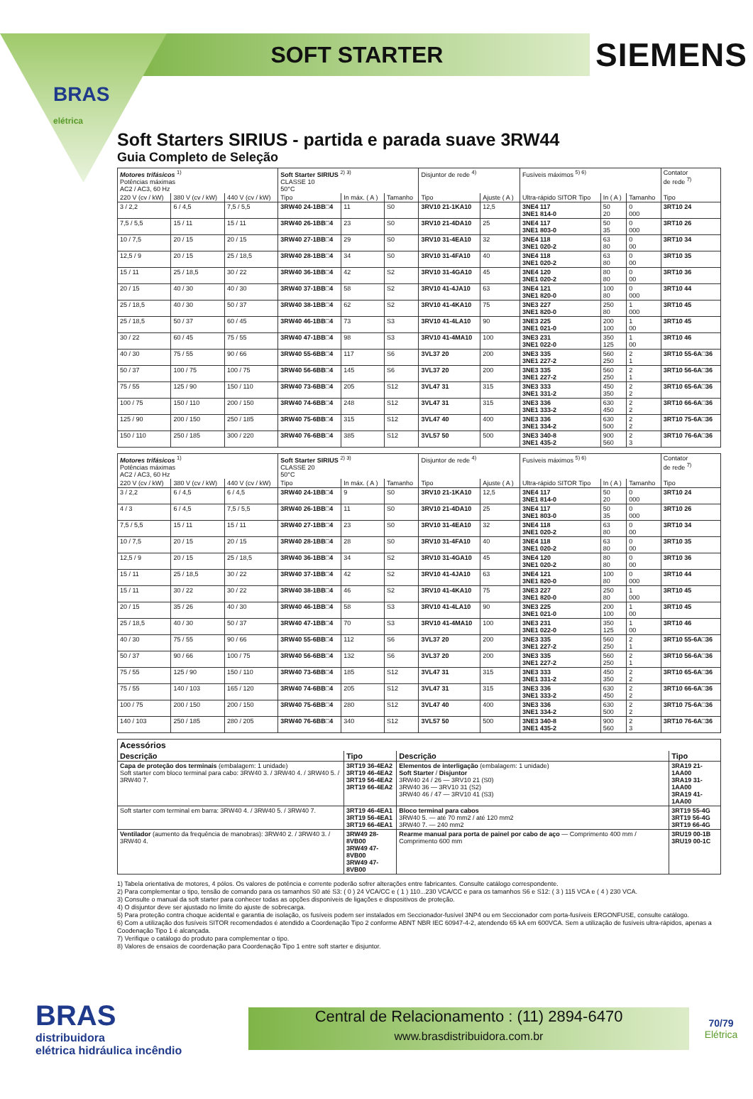BRAS
elétrica
SOFT STARTER
SIEMENS
Soft Starters SIRIUS - partida e parada suave 3RW44
Guia Completo de Seleção
| Motores trifásicos <sup>1)</sup> Potências máximas AC2 / AC3, 60 Hz | | | Soft Starter SIRIUS <sup>2) 3)</sup> CLASSE 10 50°C | | | Disjuntor de rede <sup>4)</sup> | | Fusíveis máximos <sup>5) 6)</sup> | | | Contator de rede <sup>7)</sup> |
| --- | --- | --- | --- | --- | --- | --- | --- | --- | --- | --- | --- |
| 220 V (cv / kW) | 380 V (cv / kW) | 440 V (cv / kW) | Tipo | In máx. ( A ) | Tamanho | Tipo | Ajuste ( A ) | Ultra-rápido SITOR Tipo | In ( A ) | Tamanho | Tipo |
| 3 / 2,2 | 6 / 4,5 | 7,5 / 5,5 | 3RW40 24-1BB□4 | 11 | S0 | 3RV10 21-1KA10 | 12,5 | 3NE4 117 3NE1 814-0 | 50 20 | 0 000 | 3RT10 24 |
| 7,5 / 5,5 | 15 / 11 | 15 / 11 | 3RW40 26-1BB□4 | 23 | S0 | 3RV10 21-4DA10 | 25 | 3NE4 117 3NE1 803-0 | 50 35 | 0 000 | 3RT10 26 |
| 10 / 7,5 | 20 / 15 | 20 / 15 | 3RW40 27-1BB□4 | 29 | S0 | 3RV10 31-4EA10 | 32 | 3NE4 118 3NE1 020-2 | 63 80 | 0 00 | 3RT10 34 |
| 12,5 / 9 | 20 / 15 | 25 / 18,5 | 3RW40 28-1BB□4 | 34 | S0 | 3RV10 31-4FA10 | 40 | 3NE4 118 3NE1 020-2 | 63 80 | 0 00 | 3RT10 35 |
| 15 / 11 | 25 / 18,5 | 30 / 22 | 3RW40 36-1BB□4 | 42 | S2 | 3RV10 31-4GA10 | 45 | 3NE4 120 3NE1 020-2 | 80 80 | 0 00 | 3RT10 36 |
| 20 / 15 | 40 / 30 | 40 / 30 | 3RW40 37-1BB□4 | 58 | S2 | 3RV10 41-4JA10 | 63 | 3NE4 121 3NE1 820-0 | 100 80 | 0 000 | 3RT10 44 |
| 25 / 18,5 | 40 / 30 | 50 / 37 | 3RW40 38-1BB□4 | 62 | S2 | 3RV10 41-4KA10 | 75 | 3NE3 227 3NE1 820-0 | 250 80 | 1 000 | 3RT10 45 |
| 25 / 18,5 | 50 / 37 | 60 / 45 | 3RW40 46-1BB□4 | 73 | S3 | 3RV10 41-4LA10 | 90 | 3NE3 225 3NE1 021-0 | 200 100 | 1 00 | 3RT10 45 |
| 30 / 22 | 60 / 45 | 75 / 55 | 3RW40 47-1BB□4 | 98 | S3 | 3RV10 41-4MA10 | 100 | 3NE3 231 3NE1 022-0 | 350 125 | 1 00 | 3RT10 46 |
| 40 / 30 | 75 / 55 | 90 / 66 | 3RW40 55-6BB□4 | 117 | S6 | 3VL37 20 | 200 | 3NE3 335 3NE1 227-2 | 560 250 | 2 1 | 3RT10 55-6A□36 |
| 50 / 37 | 100 / 75 | 100 / 75 | 3RW40 56-6BB□4 | 145 | S6 | 3VL37 20 | 200 | 3NE3 335 3NE1 227-2 | 560 250 | 2 1 | 3RT10 56-6A□36 |
| 75 / 55 | 125 / 90 | 150 / 110 | 3RW40 73-6BB□4 | 205 | S12 | 3VL47 31 | 315 | 3NE3 333 3NE1 331-2 | 450 350 | 2 2 | 3RT10 65-6A□36 |
| 100 / 75 | 150 / 110 | 200 / 150 | 3RW40 74-6BB□4 | 248 | S12 | 3VL47 31 | 315 | 3NE3 336 3NE1 333-2 | 630 450 | 2 2 | 3RT10 66-6A□36 |
| 125 / 90 | 200 / 150 | 250 / 185 | 3RW40 75-6BB□4 | 315 | S12 | 3VL47 40 | 400 | 3NE3 336 3NE1 334-2 | 630 500 | 2 2 | 3RT10 75-6A□36 |
| 150 / 110 | 250 / 185 | 300 / 220 | 3RW40 76-6BB□4 | 385 | S12 | 3VL57 50 | 500 | 3NE3 340-8 3NE1 435-2 | 900 560 | 2 3 | 3RT10 76-6A□36 |
| Motores trifásicos <sup>1)</sup> Potências máximas AC2 / AC3, 60 Hz | | | Soft Starter SIRIUS <sup>2) 3)</sup> CLASSE 20 50°C | | | Disjuntor de rede <sup>4)</sup> | | Fusíveis máximos <sup>5) 6)</sup> | | | Contator de rede <sup>7)</sup> |
| --- | --- | --- | --- | --- | --- | --- | --- | --- | --- | --- | --- |
| 220 V (cv / kW) | 380 V (cv / kW) | 440 V (cv / kW) | Tipo | In máx. ( A ) | Tamanho | Tipo | Ajuste ( A ) | Ultra-rápido SITOR Tipo | In ( A ) | Tamanho | Tipo |
| 3 / 2,2 | 6 / 4,5 | 6 / 4,5 | 3RW40 24-1BB□4 | 9 | S0 | 3RV10 21-1KA10 | 12,5 | 3NE4 117 3NE1 814-0 | 50 20 | 0 000 | 3RT10 24 |
| 4 / 3 | 6 / 4,5 | 7,5 / 5,5 | 3RW40 26-1BB□4 | 11 | S0 | 3RV10 21-4DA10 | 25 | 3NE4 117 3NE1 803-0 | 50 35 | 0 000 | 3RT10 26 |
| 7,5 / 5,5 | 15 / 11 | 15 / 11 | 3RW40 27-1BB□4 | 23 | S0 | 3RV10 31-4EA10 | 32 | 3NE4 118 3NE1 020-2 | 63 80 | 0 00 | 3RT10 34 |
| 10 / 7,5 | 20 / 15 | 20 / 15 | 3RW40 28-1BB□4 | 28 | S0 | 3RV10 31-4FA10 | 40 | 3NE4 118 3NE1 020-2 | 63 80 | 0 00 | 3RT10 35 |
| 12,5 / 9 | 20 / 15 | 25 / 18,5 | 3RW40 36-1BB□4 | 34 | S2 | 3RV10 31-4GA10 | 45 | 3NE4 120 3NE1 020-2 | 80 80 | 0 00 | 3RT10 36 |
| 15 / 11 | 25 / 18,5 | 30 / 22 | 3RW40 37-1BB□4 | 42 | S2 | 3RV10 41-4JA10 | 63 | 3NE4 121 3NE1 820-0 | 100 80 | 0 000 | 3RT10 44 |
| 15 / 11 | 30 / 22 | 30 / 22 | 3RW40 38-1BB□4 | 46 | S2 | 3RV10 41-4KA10 | 75 | 3NE3 227 3NE1 820-0 | 250 80 | 1 000 | 3RT10 45 |
| 20 / 15 | 35 / 26 | 40 / 30 | 3RW40 46-1BB□4 | 58 | S3 | 3RV10 41-4LA10 | 90 | 3NE3 225 3NE1 021-0 | 200 100 | 1 00 | 3RT10 45 |
| 25 / 18,5 | 40 / 30 | 50 / 37 | 3RW40 47-1BB□4 | 70 | S3 | 3RV10 41-4MA10 | 100 | 3NE3 231 3NE1 022-0 | 350 125 | 1 00 | 3RT10 46 |
| 40 / 30 | 75 / 55 | 90 / 66 | 3RW40 55-6BB□4 | 112 | S6 | 3VL37 20 | 200 | 3NE3 335 3NE1 227-2 | 560 250 | 2 1 | 3RT10 55-6A□36 |
| 50 / 37 | 90 / 66 | 100 / 75 | 3RW40 56-6BB□4 | 132 | S6 | 3VL37 20 | 200 | 3NE3 335 3NE1 227-2 | 560 250 | 2 1 | 3RT10 56-6A□36 |
| 75 / 55 | 125 / 90 | 150 / 110 | 3RW40 73-6BB□4 | 185 | S12 | 3VL47 31 | 315 | 3NE3 333 3NE1 331-2 | 450 350 | 2 2 | 3RT10 65-6A□36 |
| 75 / 55 | 140 / 103 | 165 / 120 | 3RW40 74-6BB□4 | 205 | S12 | 3VL47 31 | 315 | 3NE3 336 3NE1 333-2 | 630 450 | 2 2 | 3RT10 66-6A□36 |
| 100 / 75 | 200 / 150 | 200 / 150 | 3RW40 75-6BB□4 | 280 | S12 | 3VL47 40 | 400 | 3NE3 336 3NE1 334-2 | 630 500 | 2 2 | 3RT10 75-6A□36 |
| 140 / 103 | 250 / 185 | 280 / 205 | 3RW40 76-6BB□4 | 340 | S12 | 3VL57 50 | 500 | 3NE3 340-8 3NE1 435-2 | 900 560 | 2 3 | 3RT10 76-6A□36 |
| Acessórios | | | |
| --- | --- | --- | --- |
| Descrição | Tipo | Descrição | Tipo |
| Capa de proteção dos terminais (embalagem: 1 unidade) Soft starter com bloco terminal para cabo: 3RW40 3. / 3RW40 4. / 3RW40 5. / 3RW40 7. | 3RT19 36-4EA2 3RT19 46-4EA2 3RT19 56-4EA2 3RT19 66-4EA2 | Elementos de interligação (embalagem: 1 unidade) Soft Starter / Disjuntor 3RW40 24 / 26 — 3RV10 21 (S0) 3RW40 36 — 3RV10 31 (S2) 3RW40 46 / 47 — 3RV10 41 (S3) | 3RA19 21-1AA00 3RA19 31-1AA00 3RA19 41-1AA00 |
| Soft starter com terminal em barra: 3RW40 4. / 3RW40 5. / 3RW40 7. | 3RT19 46-4EA1 3RT19 56-4EA1 3RT19 66-4EA1 | Bloco terminal para cabos 3RW40 5. — até 70 mm2 / até 120 mm2 3RW40 7. — 240 mm2 | 3RT19 55-4G 3RT19 56-4G 3RT19 66-4G |
| Ventilador (aumento da frequência de manobras): 3RW40 2. / 3RW40 3. / 3RW40 4. | 3RW49 28-8VB00 3RW49 47-8VB00 3RW49 47-8VB00 | Rearme manual para porta de painel por cabo de aço — Comprimento 400 mm / Comprimento 600 mm | 3RU19 00-1B 3RU19 00-1C |
1) Tabela orientativa de motores, 4 pólos. Os valores de potência e corrente poderão sofrer alterações entre fabricantes. Consulte catálogo correspondente.
2) Para complementar o tipo, tensão de comando para os tamanhos S0 até S3: ( 0 ) 24 VCA/CC e ( 1 ) 110...230 VCA/CC e para os tamanhos S6 e S12: ( 3 ) 115 VCA e ( 4 ) 230 VCA.
3) Consulte o manual da soft starter para conhecer todas as opções disponíveis de ligações e dispositivos de proteção.
4) O disjuntor deve ser ajustado no limite do ajuste de sobrecarga.
5) Para proteção contra choque acidental e garantia de isolação, os fusíveis podem ser instalados em Seccionador-fusível 3NP4 ou em Seccionador com porta-fusíveis ERGONFUSE, consulte catálogo.
6) Com a utilização dos fusíveis SITOR recomendados é atendido a Coordenação Tipo 2 conforme ABNT NBR IEC 60947-4-2, atendendo 65 kA em 600VCA. Sem a utilização de fusíveis ultra-rápidos, apenas a Coodenação Tipo 1 é alcançada.
7) Verifique o catálogo do produto para complementar o tipo.
8) Valores de ensaios de coordenação para Coordenação Tipo 1 entre soft starter e disjuntor.
BRAS
distribuidora
elétrica hidráulica incêndio
Central de Relacionamento : (11) 2894-6470
www.brasdistribuidora.com.br
70/79
Elétrica